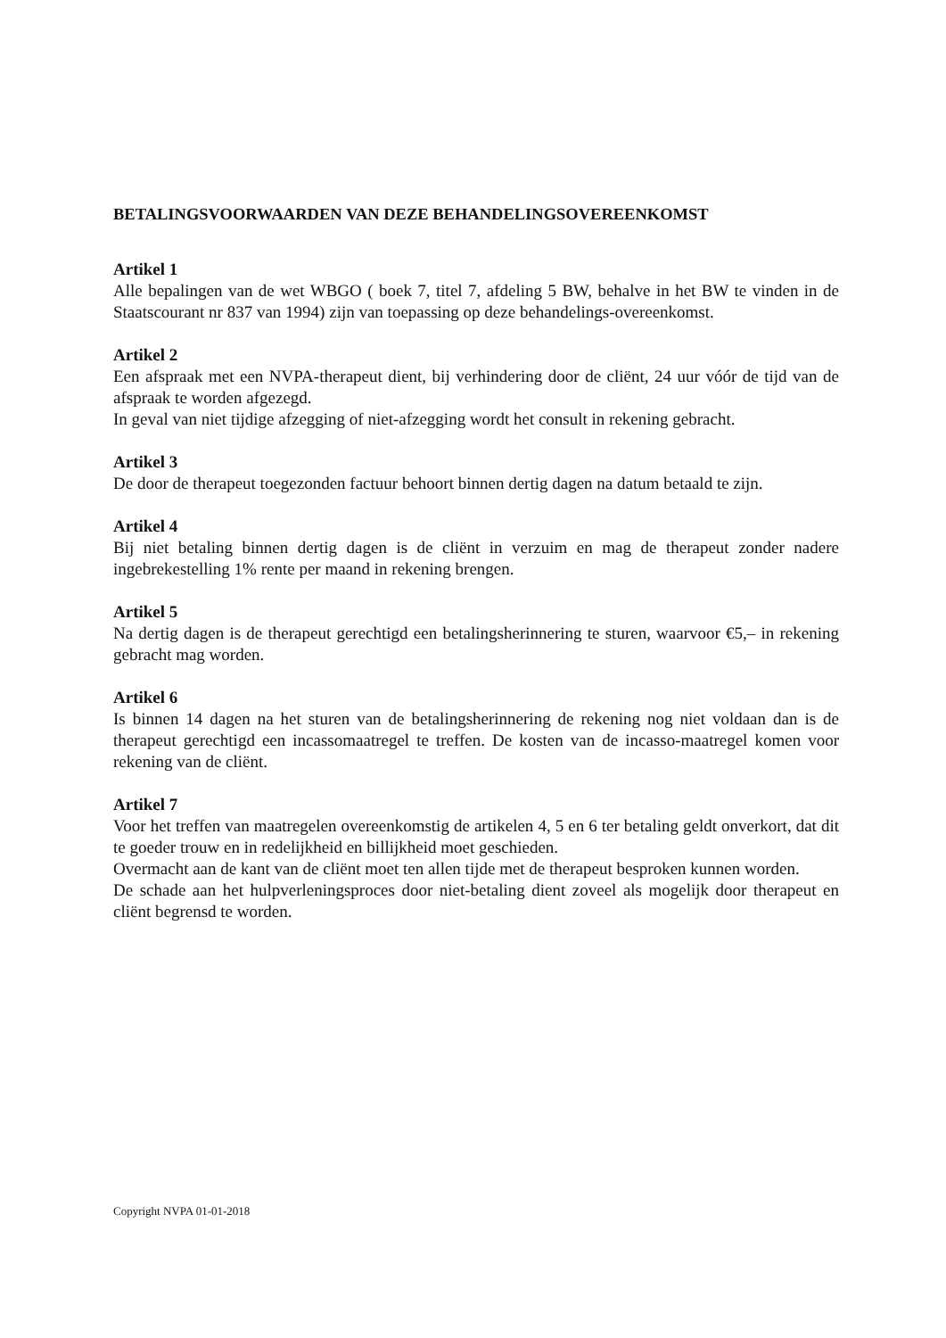BETALINGSVOORWAARDEN VAN DEZE BEHANDELINGSOVEREENKOMST
Artikel 1
Alle bepalingen van de wet WBGO ( boek 7, titel 7, afdeling 5 BW, behalve in het BW te vinden in de Staatscourant nr 837 van 1994) zijn van toepassing op deze behandelings-overeenkomst.
Artikel 2
Een afspraak met een NVPA-therapeut dient, bij verhindering door de cliënt, 24 uur vóór de tijd van de afspraak te worden afgezegd.
In geval van niet tijdige afzegging of niet-afzegging wordt het consult in rekening gebracht.
Artikel 3
De door de therapeut toegezonden factuur behoort binnen dertig dagen na datum betaald te zijn.
Artikel 4
Bij niet betaling binnen dertig dagen is de cliënt in verzuim en mag de therapeut zonder nadere ingebrekestelling 1% rente per maand in rekening brengen.
Artikel 5
Na dertig dagen is de therapeut gerechtigd een betalingsherinnering te sturen, waarvoor €5,– in rekening gebracht mag worden.
Artikel 6
Is binnen 14 dagen na het sturen van de betalingsherinnering de rekening nog niet voldaan dan is de therapeut gerechtigd een incassomaatregel te treffen. De kosten van de incasso-maatregel komen voor rekening van de cliënt.
Artikel 7
Voor het treffen van maatregelen overeenkomstig de artikelen 4, 5 en 6 ter betaling geldt onverkort, dat dit te goeder trouw en in redelijkheid en billijkheid moet geschieden.
Overmacht aan de kant van de cliënt moet ten allen tijde met de therapeut besproken kunnen worden.
De schade aan het hulpverleningsproces door niet-betaling dient zoveel als mogelijk door therapeut en cliënt begrensd te worden.
Copyright NVPA 01-01-2018